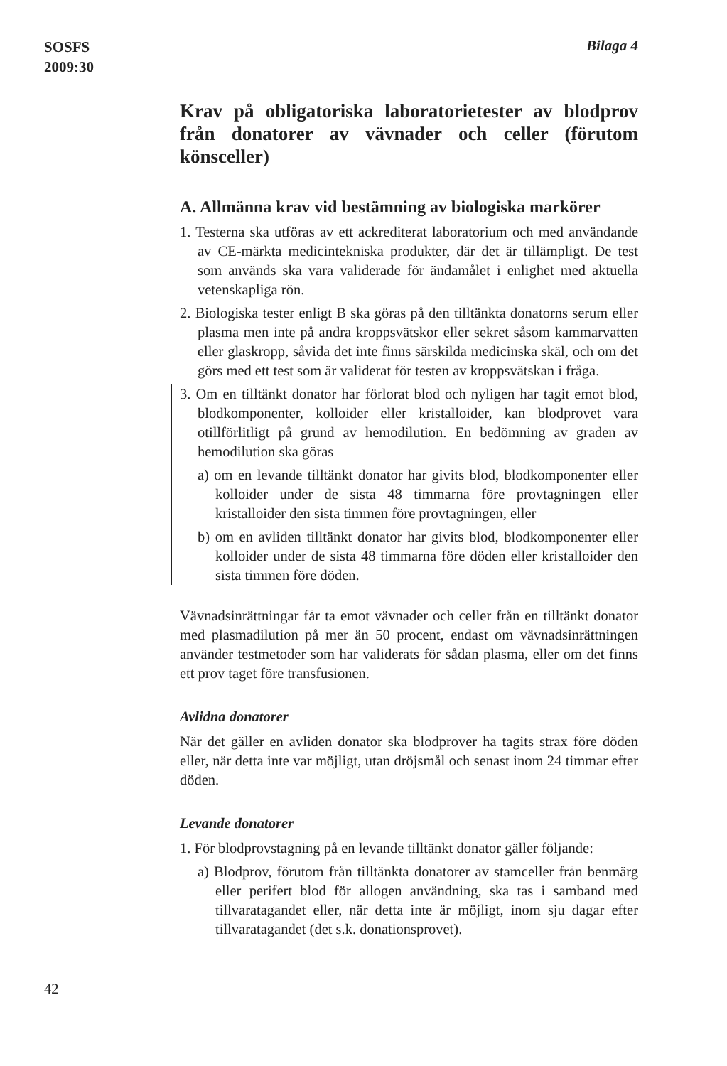SOSFS
2009:30
Bilaga 4
Krav på obligatoriska laboratorietester av blodprov från donatorer av vävnader och celler (förutom könsceller)
A. Allmänna krav vid bestämning av biologiska markörer
1. Testerna ska utföras av ett ackrediterat laboratorium och med användande av CE-märkta medicintekniska produkter, där det är tillämpligt. De test som används ska vara validerade för ändamålet i enlighet med aktuella vetenskapliga rön.
2. Biologiska tester enligt B ska göras på den tilltänkta donatorns serum eller plasma men inte på andra kroppsvätskor eller sekret såsom kammarvatten eller glaskropp, såvida det inte finns särskilda medicinska skäl, och om det görs med ett test som är validerat för testen av kroppsvätskan i fråga.
3. Om en tilltänkt donator har förlorat blod och nyligen har tagit emot blod, blodkomponenter, kolloider eller kristalloider, kan blodprovet vara otillförlitligt på grund av hemodilution. En bedömning av graden av hemodilution ska göras
a) om en levande tilltänkt donator har givits blod, blodkomponenter eller kolloider under de sista 48 timmarna före provtagningen eller kristalloider den sista timmen före provtagningen, eller
b) om en avliden tilltänkt donator har givits blod, blodkomponenter eller kolloider under de sista 48 timmarna före döden eller kristalloider den sista timmen före döden.
Vävnadsinrättningar får ta emot vävnader och celler från en tilltänkt donator med plasmadilution på mer än 50 procent, endast om vävnadsinrättningen använder testmetoder som har validerats för sådan plasma, eller om det finns ett prov taget före transfusionen.
Avlidna donatorer
När det gäller en avliden donator ska blodprover ha tagits strax före döden eller, när detta inte var möjligt, utan dröjsmål och senast inom 24 timmar efter döden.
Levande donatorer
1. För blodprovstagning på en levande tilltänkt donator gäller följande:
a) Blodprov, förutom från tilltänkta donatorer av stamceller från benmärg eller perifert blod för allogen användning, ska tas i samband med tillvaratagandet eller, när detta inte är möjligt, inom sju dagar efter tillvaratagandet (det s.k. donationsprovet).
42